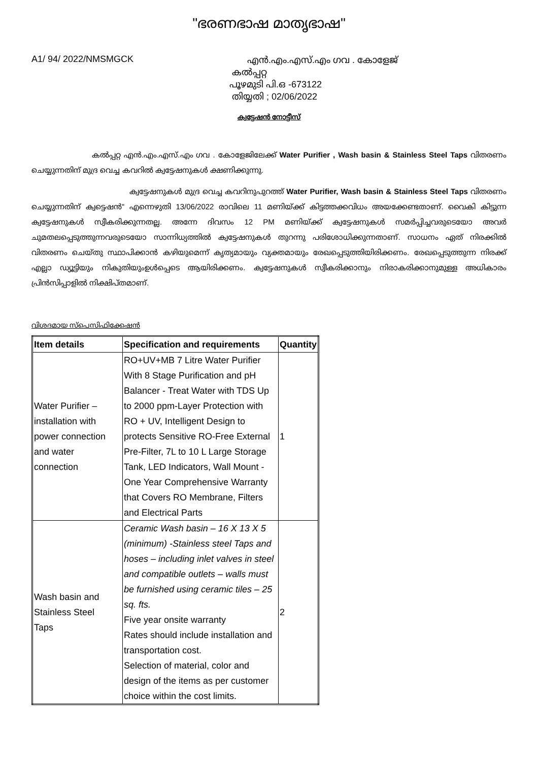"ഭരണഭാഷ മാതൃഭാഷ"
A1/ 94/ 2022/NMSMGCK
എൻ.എം.എസ്.എം ഗവ . കോളേജ്
കൽപ്പറ്റ
പൂഴമുടി പി.ഒ -673122
തിയ്യതി ; 02/06/2022
ക്വട്ടേഷൻ നോട്ടീസ്
കൽപ്പറ്റ എൻ.എം.എസ്.എം ഗവ . കോളേജിലേക്ക് Water Purifier , Wash basin & Stainless Steel Taps വിതരണം ചെയ്യുന്നതിന് മുദ്ര വെച്ച കവറിൽ ക്വട്ടേഷനുകൾ ക്ഷണിക്കുന്നു.
ക്വട്ടേഷനുകൾ മുദ്ര വെച്ച കവറിനുപുറത്ത് Water Purifier, Wash basin & Stainless Steel Taps വിതരണം ചെയ്യുന്നതിന് ക്വട്ടെഷൻ" എന്നെഴുതി 13/06/2022 രാവിലെ 11 മണിയ്ക്ക് കിട്ടത്തക്കവിധം അയക്കേണ്ടതാണ്. വൈകി കിട്ടുന്ന ക്വട്ടേഷനുകൾ സ്വീകരിക്കുന്നതല്ല. അന്നേ ദിവസം 12 PM മണിയ്ക്ക് ക്വട്ടേഷനുകൾ സമർപ്പിച്ചവരുടെയോ അവർ ചുമതലപ്പെടുത്തുന്നവരുടെയോ സാന്നിധ്യത്തിൽ ക്വട്ടേഷനുകൾ തുറന്നു പരിശോധിക്കുന്നതാണ്. സാധനം ഏത് നിരക്കിൽ വിതരണം ചെയ്തു സ്ഥാപിക്കാൻ കഴിയുമെന്ന് കൃത്യമായും വ്യക്തമായും രേഖപ്പെടുത്തിയിരിക്കണം. രേഖപ്പെടുത്തുന്ന നിരക്ക് എല്ലാ ഡ്യൂട്ടിയും നികുതിയുംഉൾപ്പെടെ ആയിരിക്കണം. ക്വട്ടേഷനുകൾ സ്വീകരിക്കാനും നിരാകരിക്കാനുമുള്ള അധികാരം പ്രിൻസിപ്പാളിൽ നിക്ഷിപ്തമാണ്.
വിശദമായ സ്പെസിഫിക്കേഷൻ
| Item details | Specification and requirements | Quantity |
| --- | --- | --- |
| Water Purifier – installation with power connection and water connection | RO+UV+MB 7 Litre Water Purifier With 8 Stage Purification and pH Balancer - Treat Water with TDS Up to 2000 ppm-Layer Protection with RO + UV, Intelligent Design to protects Sensitive RO-Free External Pre-Filter, 7L to 10 L Large Storage Tank, LED Indicators, Wall Mount - One Year Comprehensive Warranty that Covers RO Membrane, Filters and Electrical Parts | 1 |
| Wash basin and Stainless Steel Taps | Ceramic Wash basin – 16 X 13 X 5 (minimum) -Stainless steel Taps and hoses – including inlet valves in steel and compatible outlets – walls must be furnished using ceramic tiles – 25 sq. fts. Five year onsite warranty Rates should include installation and transportation cost. Selection of material, color and design of the items as per customer choice within the cost limits. | 2 |